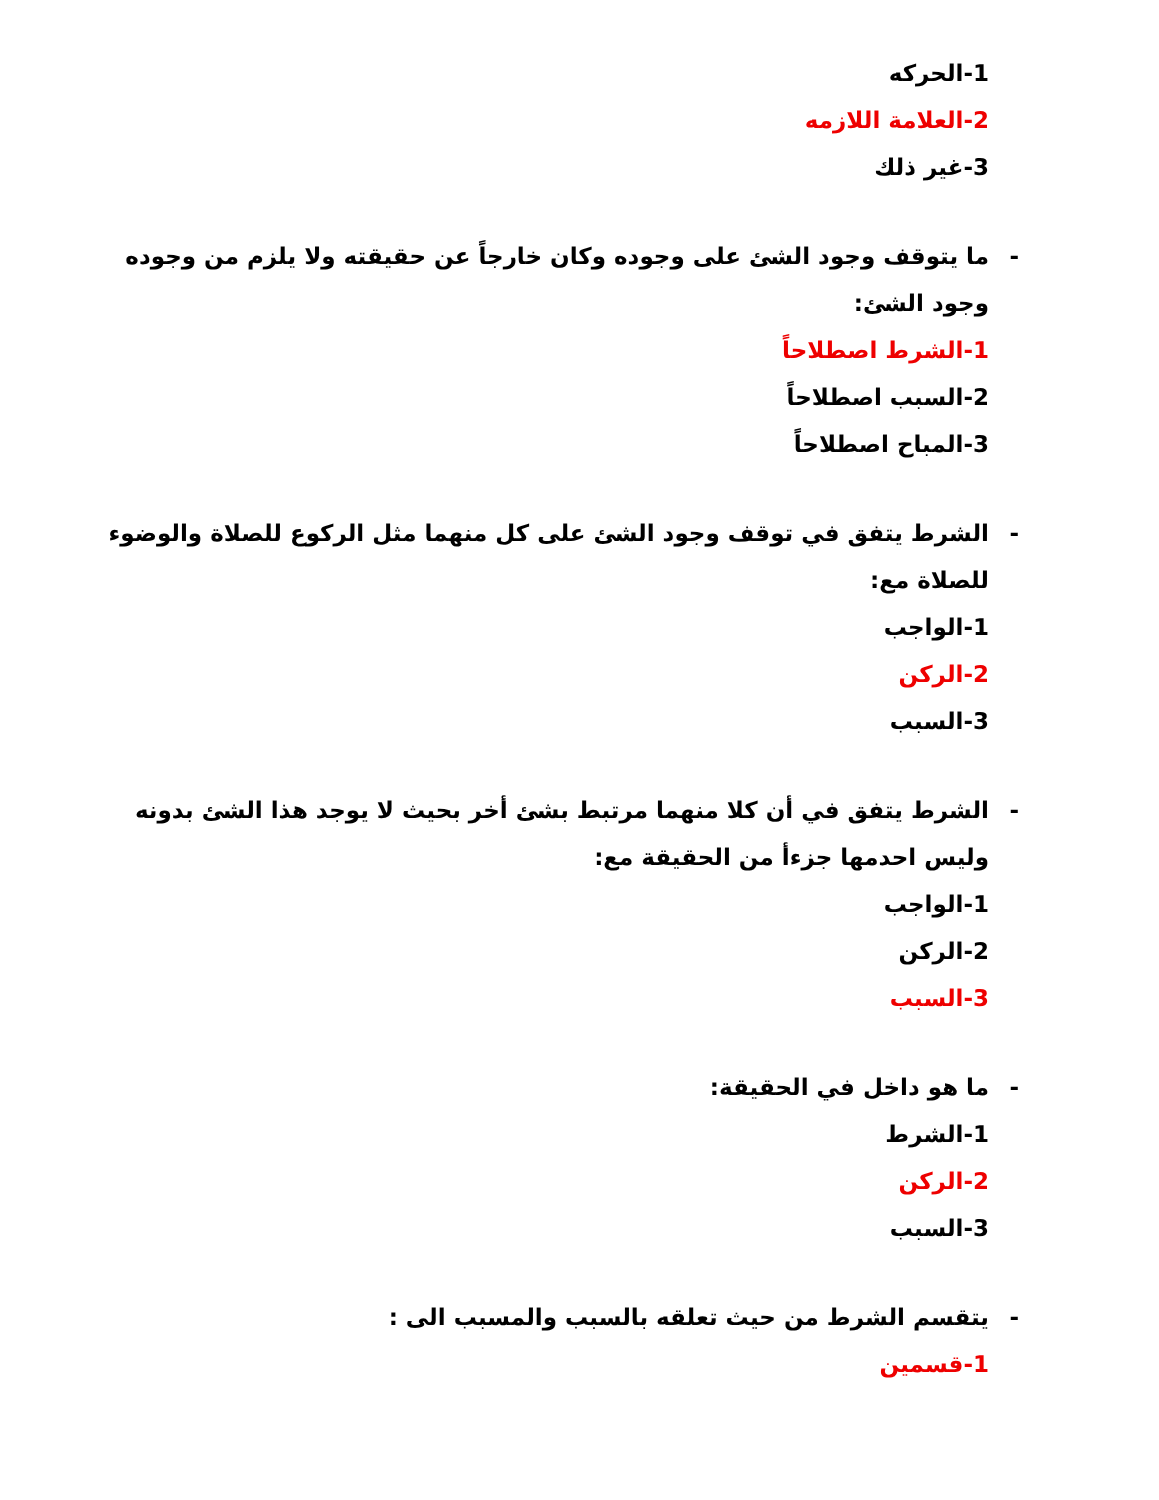1-الحركه
2-العلامة اللازمه
3-غير ذلك
- ما يتوقف وجود الشئ على وجوده وكان خارجاً عن حقيقته ولا يلزم من وجوده وجود الشئ:
1-الشرط اصطلاحاً
2-السبب اصطلاحاً
3-المباح اصطلاحاً
- الشرط يتفق في توقف وجود الشئ على كل منهما مثل الركوع للصلاة والوضوء للصلاة مع:
1-الواجب
2-الركن
3-السبب
- الشرط يتفق في أن كلا منهما مرتبط بشئ أخر بحيث لا يوجد هذا الشئ بدونه وليس احدمها جزءأ من الحقيقة مع:
1-الواجب
2-الركن
3-السبب
- ما هو داخل في الحقيقة:
1-الشرط
2-الركن
3-السبب
- يتقسم الشرط من حيث تعلقه بالسبب والمسبب الى :
1-قسمين